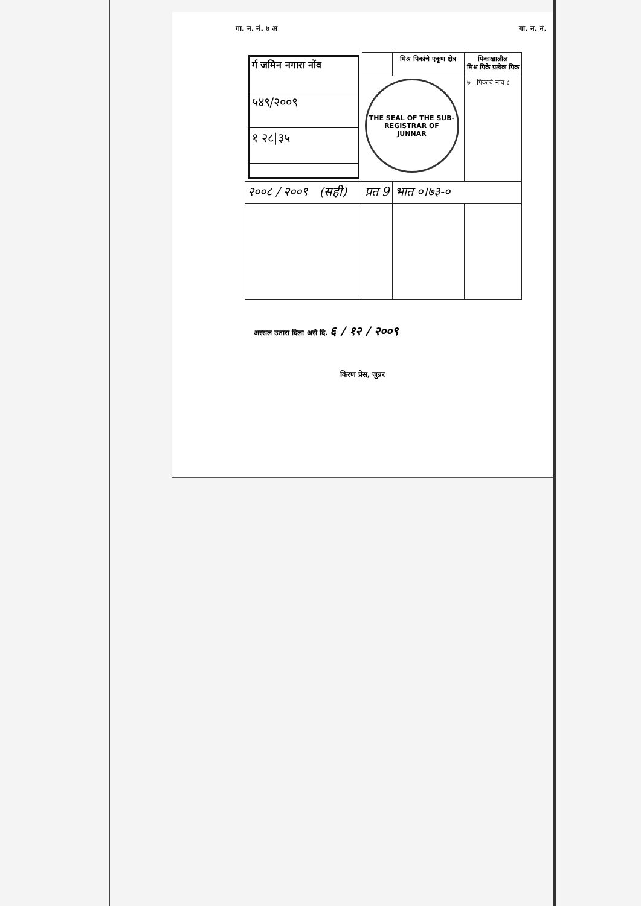गा. न. नं. ७ अ गा. न. नं.
| / र्ग जमिन नगारा नोंव / / ५४९/२००९ / / १ २८/३५ / | | मिश्र पिकांचे एकूण क्षेत्र | पिकाखालील मिश्र पिके प्रत्येक पिक |
| | THE SEAL OF THE SUB-REGISTRAR OF JUNNAR | | ७ पिकाचे नांव ८ |
| २००८ / २००९ (सही) | प्रत 9 | भात ०।७३-० | |
अस्सल उतारा दिला असे दि. ६ / १२ / २००९
किरण प्रेस, जुन्नर